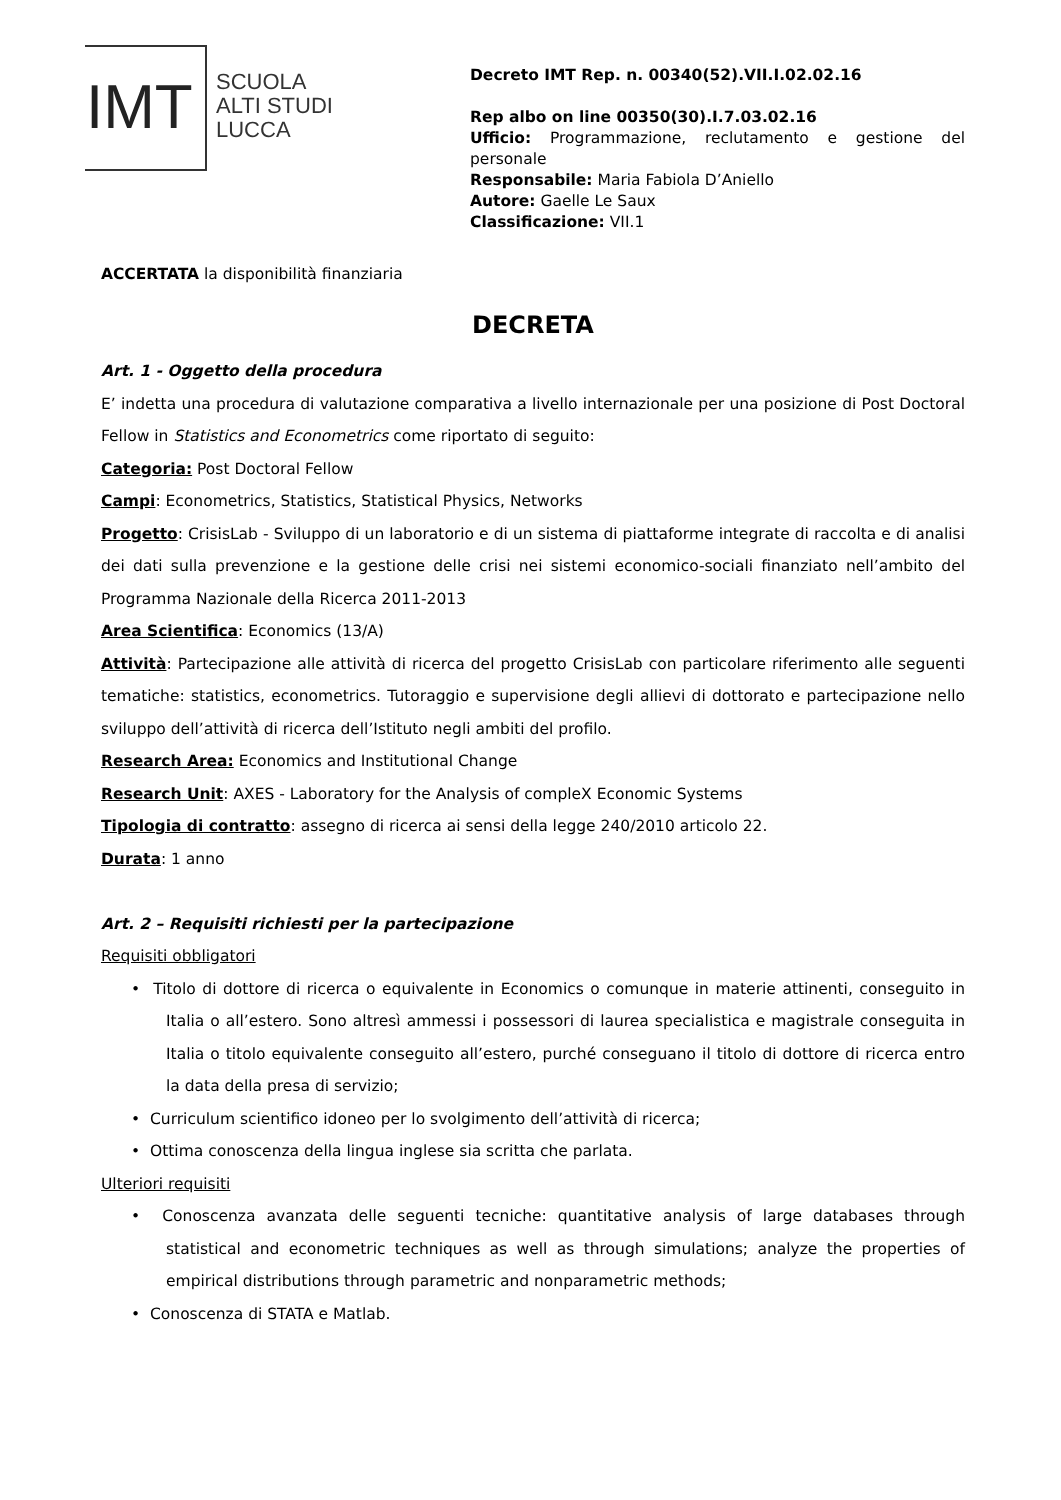IMT
SCUOLA
ALTI STUDI
LUCCA
Decreto IMT Rep. n. 00340(52).VII.I.02.02.16
Rep albo on line 00350(30).I.7.03.02.16
Ufficio: Programmazione, reclutamento e gestione del personale
Responsabile: Maria Fabiola D’Aniello
Autore: Gaelle Le Saux
Classificazione: VII.1
ACCERTATA la disponibilità finanziaria
DECRETA
Art. 1 - Oggetto della procedura
E’ indetta una procedura di valutazione comparativa a livello internazionale per una posizione di Post Doctoral Fellow in Statistics and Econometrics come riportato di seguito:
Categoria: Post Doctoral Fellow
Campi: Econometrics, Statistics, Statistical Physics, Networks
Progetto: CrisisLab - Sviluppo di un laboratorio e di un sistema di piattaforme integrate di raccolta e di analisi dei dati sulla prevenzione e la gestione delle crisi nei sistemi economico-sociali finanziato nell’ambito del Programma Nazionale della Ricerca 2011-2013
Area Scientifica: Economics (13/A)
Attività: Partecipazione alle attività di ricerca del progetto CrisisLab con particolare riferimento alle seguenti tematiche: statistics, econometrics. Tutoraggio e supervisione degli allievi di dottorato e partecipazione nello sviluppo dell’attività di ricerca dell’Istituto negli ambiti del profilo.
Research Area: Economics and Institutional Change
Research Unit: AXES - Laboratory for the Analysis of compleX Economic Systems
Tipologia di contratto: assegno di ricerca ai sensi della legge 240/2010 articolo 22.
Durata: 1 anno
Art. 2 – Requisiti richiesti per la partecipazione
Requisiti obbligatori
• Titolo di dottore di ricerca o equivalente in Economics o comunque in materie attinenti, conseguito in Italia o all’estero. Sono altresì ammessi i possessori di laurea specialistica e magistrale conseguita in Italia o titolo equivalente conseguito all’estero, purché conseguano il titolo di dottore di ricerca entro la data della presa di servizio;
• Curriculum scientifico idoneo per lo svolgimento dell’attività di ricerca;
• Ottima conoscenza della lingua inglese sia scritta che parlata.
Ulteriori requisiti
• Conoscenza avanzata delle seguenti tecniche: quantitative analysis of large databases through statistical and econometric techniques as well as through simulations; analyze the properties of empirical distributions through parametric and nonparametric methods;
• Conoscenza di STATA e Matlab.